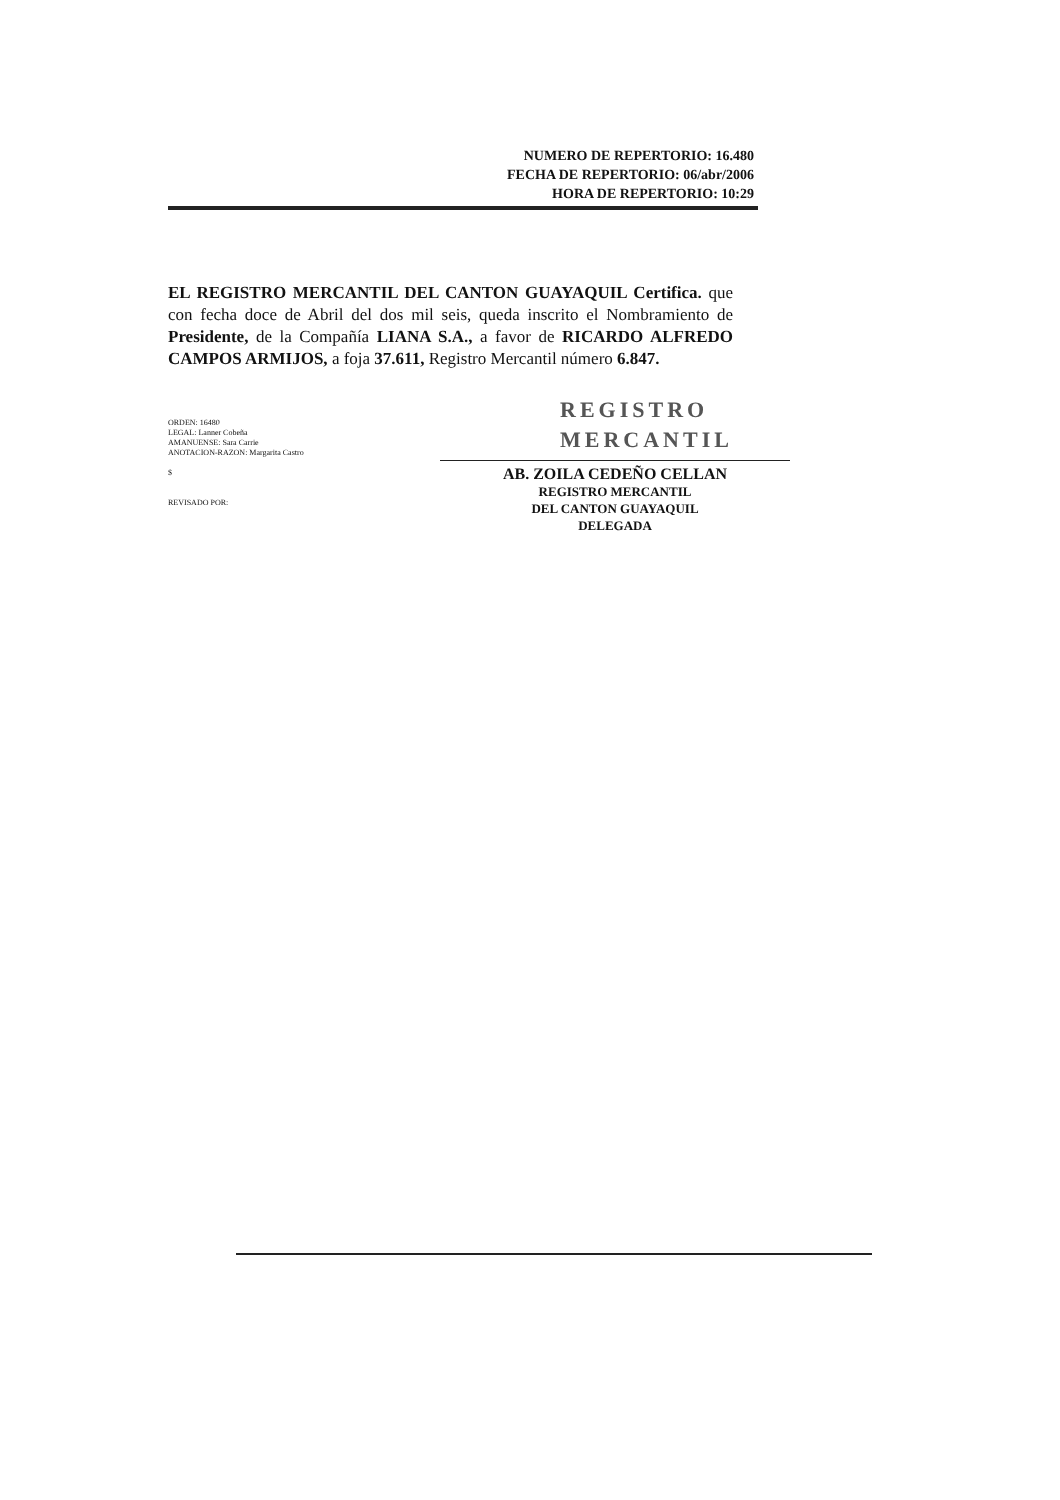NUMERO DE REPERTORIO: 16.480
FECHA DE REPERTORIO: 06/abr/2006
HORA DE REPERTORIO: 10:29
EL REGISTRO MERCANTIL DEL CANTON GUAYAQUIL Certifica. que con fecha doce de Abril del dos mil seis, queda inscrito el Nombramiento de Presidente, de la Compañía LIANA S.A., a favor de RICARDO ALFREDO CAMPOS ARMIJOS, a foja 37.611, Registro Mercantil número 6.847.
REGISTRO
MERCANTIL
ORDEN: 16480
LEGAL: Lanner Cobeña
AMANUENSE: Sara Carrie
ANOTACION-RAZON: Margarita Castro
$
REVISADO POR:
AB. ZOILA CEDEÑO CELLAN
REGISTRO MERCANTIL
DEL CANTON GUAYAQUIL
DELEGADA